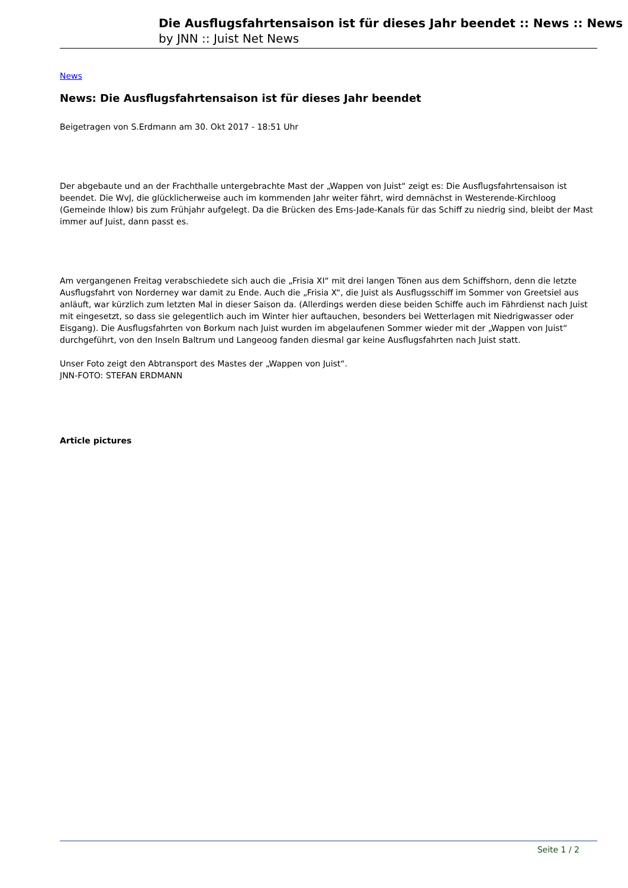Die Ausflugsfahrtensaison ist für dieses Jahr beendet :: News :: News
by JNN :: Juist Net News
News
News: Die Ausflugsfahrtensaison ist für dieses Jahr beendet
Beigetragen von S.Erdmann am 30. Okt 2017 - 18:51 Uhr
Der abgebaute und an der Frachthalle untergebrachte Mast der „Wappen von Juist“ zeigt es: Die Ausflugsfahrtensaison ist beendet. Die WvJ, die glücklicherweise auch im kommenden Jahr weiter fährt, wird demnächst in Westerende-Kirchloog (Gemeinde Ihlow) bis zum Frühjahr aufgelegt. Da die Brücken des Ems-Jade-Kanals für das Schiff zu niedrig sind, bleibt der Mast immer auf Juist, dann passt es.
Am vergangenen Freitag verabschiedete sich auch die „Frisia XI“ mit drei langen Tönen aus dem Schiffshorn, denn die letzte Ausflugsfahrt von Norderney war damit zu Ende. Auch die „Frisia X“, die Juist als Ausflugsschiff im Sommer von Greetsiel aus anläuft, war kürzlich zum letzten Mal in dieser Saison da. (Allerdings werden diese beiden Schiffe auch im Fährdienst nach Juist mit eingesetzt, so dass sie gelegentlich auch im Winter hier auftauchen, besonders bei Wetterlagen mit Niedrigwasser oder Eisgang). Die Ausflugsfahrten von Borkum nach Juist wurden im abgelaufenen Sommer wieder mit der „Wappen von Juist“ durchgeführt, von den Inseln Baltrum und Langeoog fanden diesmal gar keine Ausflugsfahrten nach Juist statt.
Unser Foto zeigt den Abtransport des Mastes der „Wappen von Juist“.
JNN-FOTO: STEFAN ERDMANN
Article pictures
Seite 1 / 2